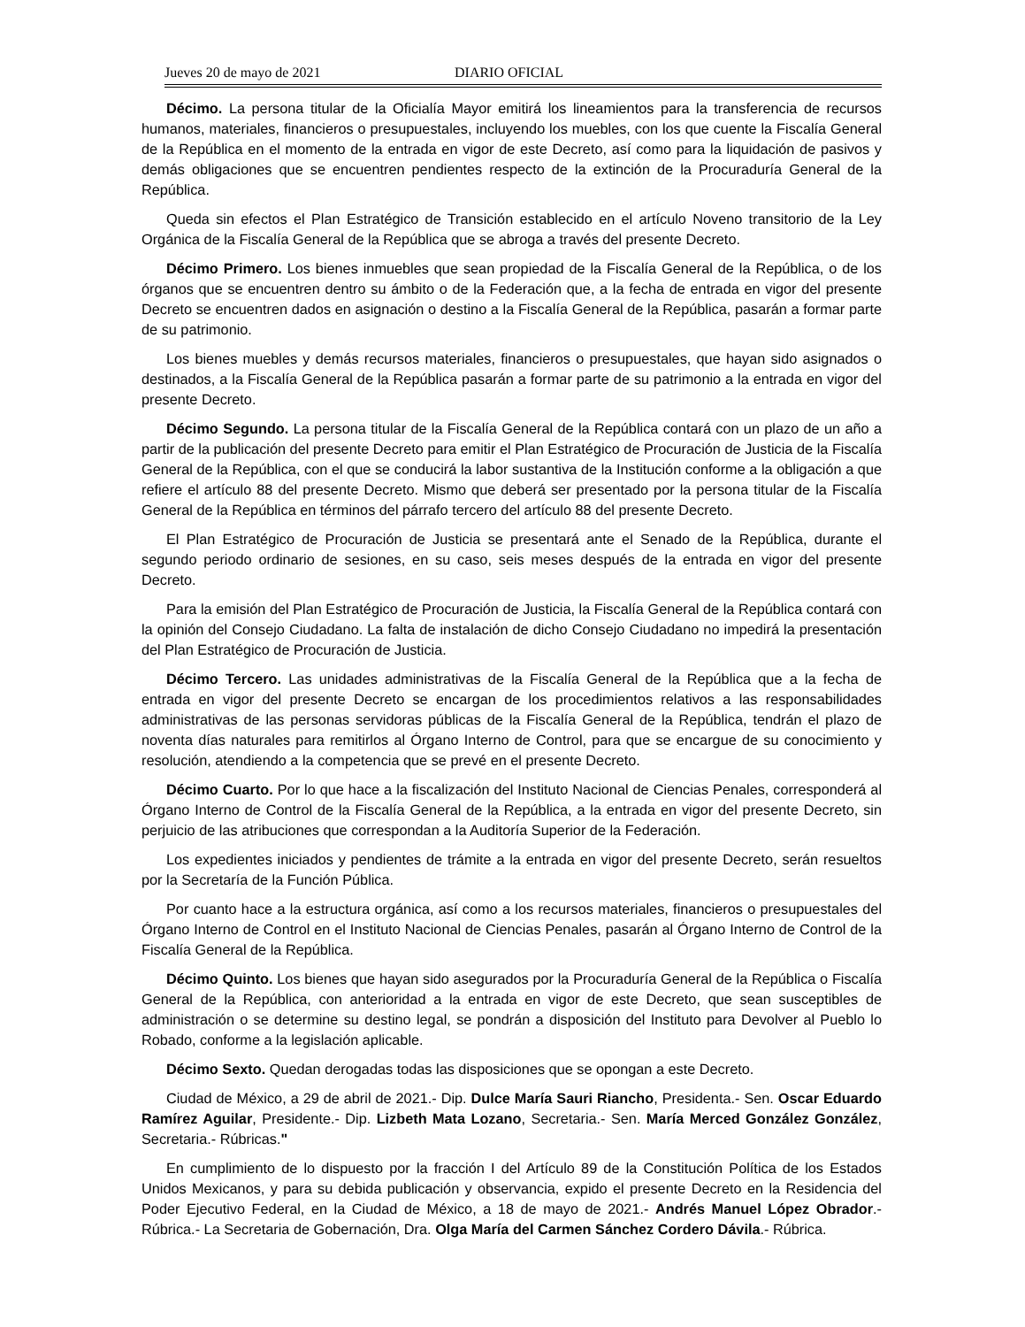Jueves 20 de mayo de 2021 DIARIO OFICIAL
Décimo. La persona titular de la Oficialía Mayor emitirá los lineamientos para la transferencia de recursos humanos, materiales, financieros o presupuestales, incluyendo los muebles, con los que cuente la Fiscalía General de la República en el momento de la entrada en vigor de este Decreto, así como para la liquidación de pasivos y demás obligaciones que se encuentren pendientes respecto de la extinción de la Procuraduría General de la República.
Queda sin efectos el Plan Estratégico de Transición establecido en el artículo Noveno transitorio de la Ley Orgánica de la Fiscalía General de la República que se abroga a través del presente Decreto.
Décimo Primero. Los bienes inmuebles que sean propiedad de la Fiscalía General de la República, o de los órganos que se encuentren dentro su ámbito o de la Federación que, a la fecha de entrada en vigor del presente Decreto se encuentren dados en asignación o destino a la Fiscalía General de la República, pasarán a formar parte de su patrimonio.
Los bienes muebles y demás recursos materiales, financieros o presupuestales, que hayan sido asignados o destinados, a la Fiscalía General de la República pasarán a formar parte de su patrimonio a la entrada en vigor del presente Decreto.
Décimo Segundo. La persona titular de la Fiscalía General de la República contará con un plazo de un año a partir de la publicación del presente Decreto para emitir el Plan Estratégico de Procuración de Justicia de la Fiscalía General de la República, con el que se conducirá la labor sustantiva de la Institución conforme a la obligación a que refiere el artículo 88 del presente Decreto. Mismo que deberá ser presentado por la persona titular de la Fiscalía General de la República en términos del párrafo tercero del artículo 88 del presente Decreto.
El Plan Estratégico de Procuración de Justicia se presentará ante el Senado de la República, durante el segundo periodo ordinario de sesiones, en su caso, seis meses después de la entrada en vigor del presente Decreto.
Para la emisión del Plan Estratégico de Procuración de Justicia, la Fiscalía General de la República contará con la opinión del Consejo Ciudadano. La falta de instalación de dicho Consejo Ciudadano no impedirá la presentación del Plan Estratégico de Procuración de Justicia.
Décimo Tercero. Las unidades administrativas de la Fiscalía General de la República que a la fecha de entrada en vigor del presente Decreto se encargan de los procedimientos relativos a las responsabilidades administrativas de las personas servidoras públicas de la Fiscalía General de la República, tendrán el plazo de noventa días naturales para remitirlos al Órgano Interno de Control, para que se encargue de su conocimiento y resolución, atendiendo a la competencia que se prevé en el presente Decreto.
Décimo Cuarto. Por lo que hace a la fiscalización del Instituto Nacional de Ciencias Penales, corresponderá al Órgano Interno de Control de la Fiscalía General de la República, a la entrada en vigor del presente Decreto, sin perjuicio de las atribuciones que correspondan a la Auditoría Superior de la Federación.
Los expedientes iniciados y pendientes de trámite a la entrada en vigor del presente Decreto, serán resueltos por la Secretaría de la Función Pública.
Por cuanto hace a la estructura orgánica, así como a los recursos materiales, financieros o presupuestales del Órgano Interno de Control en el Instituto Nacional de Ciencias Penales, pasarán al Órgano Interno de Control de la Fiscalía General de la República.
Décimo Quinto. Los bienes que hayan sido asegurados por la Procuraduría General de la República o Fiscalía General de la República, con anterioridad a la entrada en vigor de este Decreto, que sean susceptibles de administración o se determine su destino legal, se pondrán a disposición del Instituto para Devolver al Pueblo lo Robado, conforme a la legislación aplicable.
Décimo Sexto. Quedan derogadas todas las disposiciones que se opongan a este Decreto.
Ciudad de México, a 29 de abril de 2021.- Dip. Dulce María Sauri Riancho, Presidenta.- Sen. Oscar Eduardo Ramírez Aguilar, Presidente.- Dip. Lizbeth Mata Lozano, Secretaria.- Sen. María Merced González González, Secretaria.- Rúbricas."
En cumplimiento de lo dispuesto por la fracción I del Artículo 89 de la Constitución Política de los Estados Unidos Mexicanos, y para su debida publicación y observancia, expido el presente Decreto en la Residencia del Poder Ejecutivo Federal, en la Ciudad de México, a 18 de mayo de 2021.- Andrés Manuel López Obrador.- Rúbrica.- La Secretaria de Gobernación, Dra. Olga María del Carmen Sánchez Cordero Dávila.- Rúbrica.